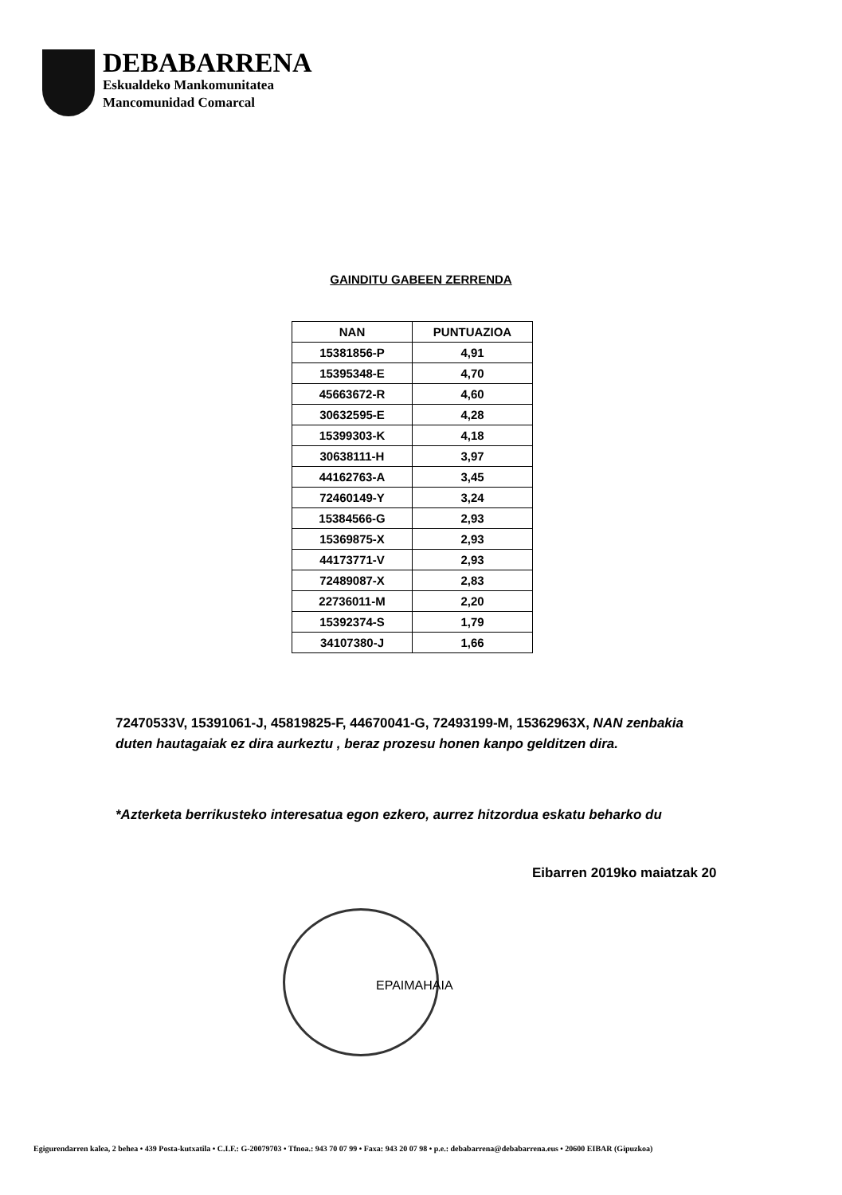DEBABARRENA
Eskualdeko Mankomunitatea
Mancomunidad Comarcal
GAINDITU GABEEN ZERRENDA
| NAN | PUNTUAZIOA |
| --- | --- |
| 15381856-P | 4,91 |
| 15395348-E | 4,70 |
| 45663672-R | 4,60 |
| 30632595-E | 4,28 |
| 15399303-K | 4,18 |
| 30638111-H | 3,97 |
| 44162763-A | 3,45 |
| 72460149-Y | 3,24 |
| 15384566-G | 2,93 |
| 15369875-X | 2,93 |
| 44173771-V | 2,93 |
| 72489087-X | 2,83 |
| 22736011-M | 2,20 |
| 15392374-S | 1,79 |
| 34107380-J | 1,66 |
72470533V, 15391061-J, 45819825-F, 44670041-G, 72493199-M, 15362963X, NAN zenbakia duten hautagaiak ez dira aurkeztu , beraz prozesu honen kanpo gelditzen dira.
*Azterketa berrikusteko interesatua egon ezkero, aurrez hitzordua eskatu beharko du
Eibarren 2019ko maiatzak 20
EPAIMAHAIA
Egigurendarren kalea, 2 behea • 439 Posta-kutxatila • C.I.F.: G-20079703 • Tfnoa.: 943 70 07 99 • Faxa: 943 20 07 98 • p.e.: debabarrena@debabarrena.eus • 20600 EIBAR (Gipuzkoa)